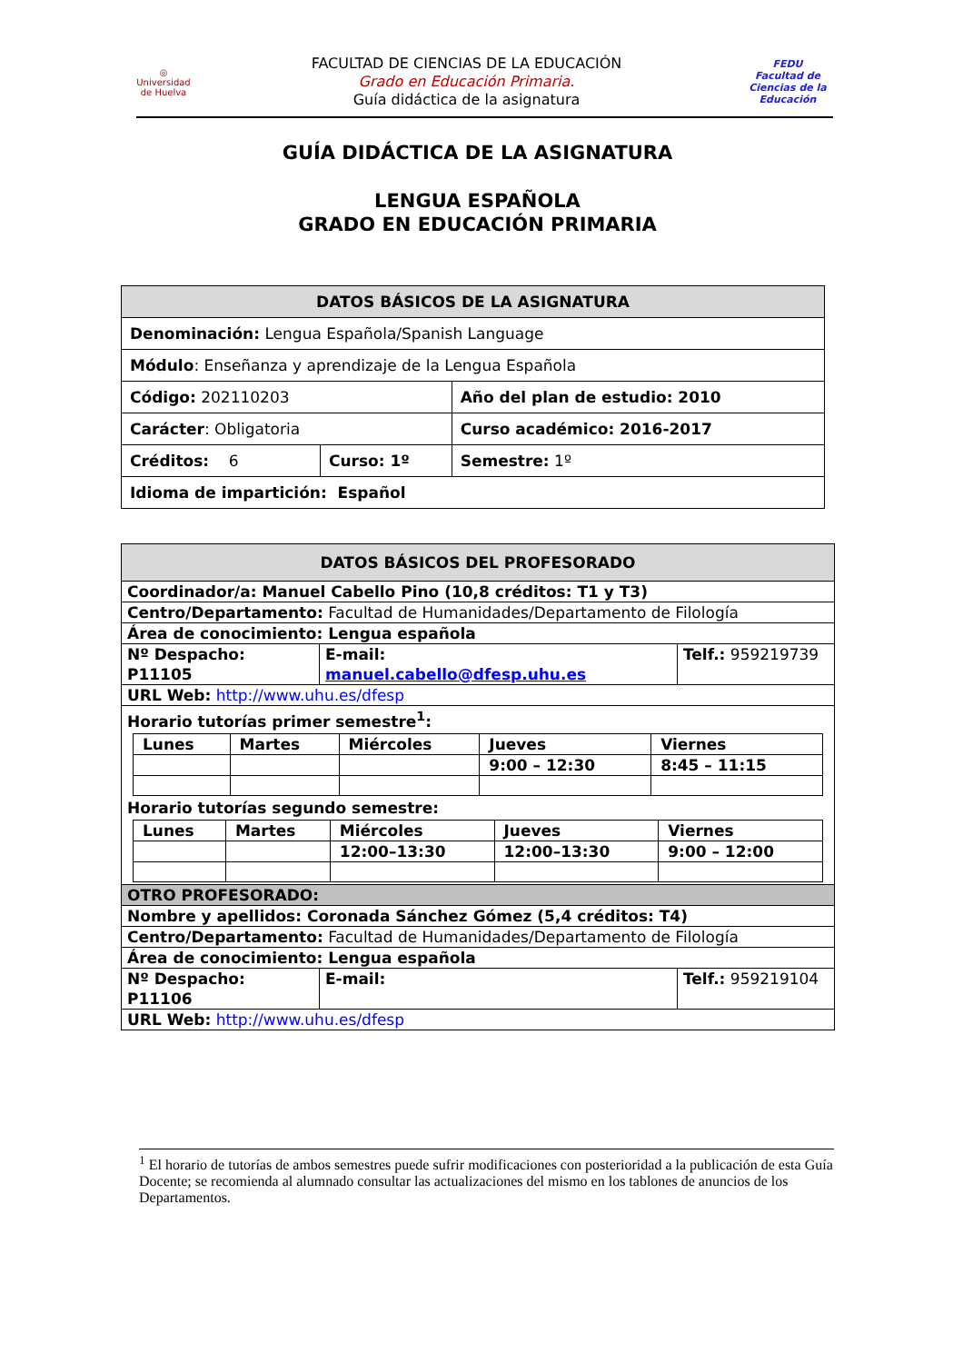◎
Universidad de Huelva
FACULTAD DE CIENCIAS DE LA EDUCACIÓN
Grado en Educación Primaria.
Guía didáctica de la asignatura
FEDU
Facultad de Ciencias de la Educación
GUÍA DIDÁCTICA DE LA ASIGNATURA
LENGUA ESPAÑOLA
GRADO EN EDUCACIÓN PRIMARIA
| DATOS BÁSICOS DE LA ASIGNATURA | | |
| Denominación: Lengua Española/Spanish Language | | |
| Módulo : Enseñanza y aprendizaje de la Lengua Española | | |
| Código: 202110203 | | Año del plan de estudio: 2010 |
| Carácter : Obligatoria | | Curso académico: 2016-2017 |
| Créditos: 6 | Curso: 1º | Semestre: 1º |
| Idioma de impartición: Español | | |
| DATOS BÁSICOS DEL PROFESORADO | | |
| Coordinador/a: Manuel Cabello Pino (10,8 créditos: T1 y T3) | | |
| Centro/Departamento: Facultad de Humanidades/Departamento de Filología | | |
| Área de conocimiento: Lengua española | | |
| Nº Despacho: P11105 | E-mail: manuel.cabello@dfesp.uhu.es | Telf.: 959219739 |
| URL Web: http://www.uhu.es/dfesp | | |
| Horario tutorías primer semestre<sup>1</sup>: / Lunes / Martes / Miércoles / Jueves / Viernes / / / / / 9:00 – 12:30 / 8:45 – 11:15 / Horario tutorías segundo semestre: / Lunes / Martes / Miércoles / Jueves / Viernes / / / / 12:00–13:30 / 12:00–13:30 / 9:00 – 12:00 / | | |
| OTRO PROFESORADO: | | |
| Nombre y apellidos: Coronada Sánchez Gómez (5,4 créditos: T4) | | |
| Centro/Departamento: Facultad de Humanidades/Departamento de Filología | | |
| Área de conocimiento: Lengua española | | |
| Nº Despacho: P11106 | E-mail: | Telf.: 959219104 |
| URL Web: http://www.uhu.es/dfesp | | |
<sup>1</sup> El horario de tutorías de ambos semestres puede sufrir modificaciones con posterioridad a la publicación de esta Guía Docente; se recomienda al alumnado consultar las actualizaciones del mismo en los tablones de anuncios de los Departamentos.